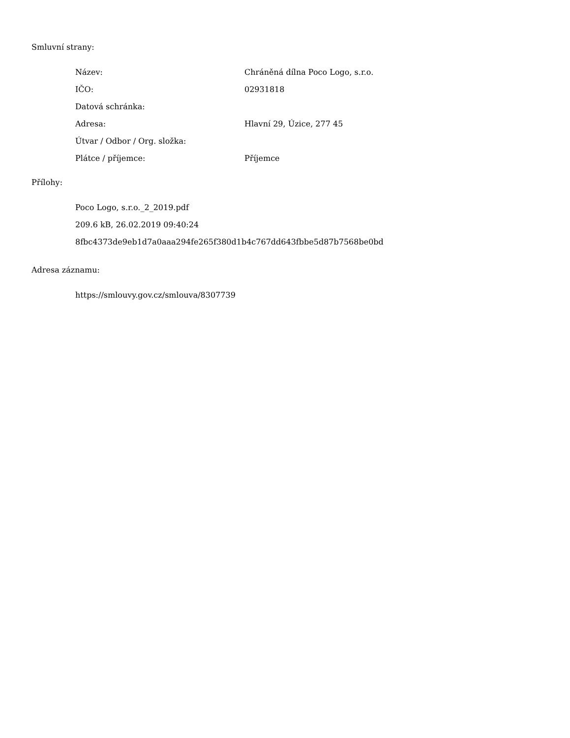Smluvní strany:
| Název: | Chráněná dílna Poco Logo, s.r.o. |
| IČO: | 02931818 |
| Datová schránka: | |
| Adresa: | Hlavní 29, Úzice, 277 45 |
| Útvar / Odbor / Org. složka: | |
| Plátce / příjemce: | Příjemce |
Přílohy:
Poco Logo, s.r.o._2_2019.pdf
209.6 kB, 26.02.2019 09:40:24
8fbc4373de9eb1d7a0aaa294fe265f380d1b4c767dd643fbbe5d87b7568be0bd
Adresa záznamu:
https://smlouvy.gov.cz/smlouva/8307739